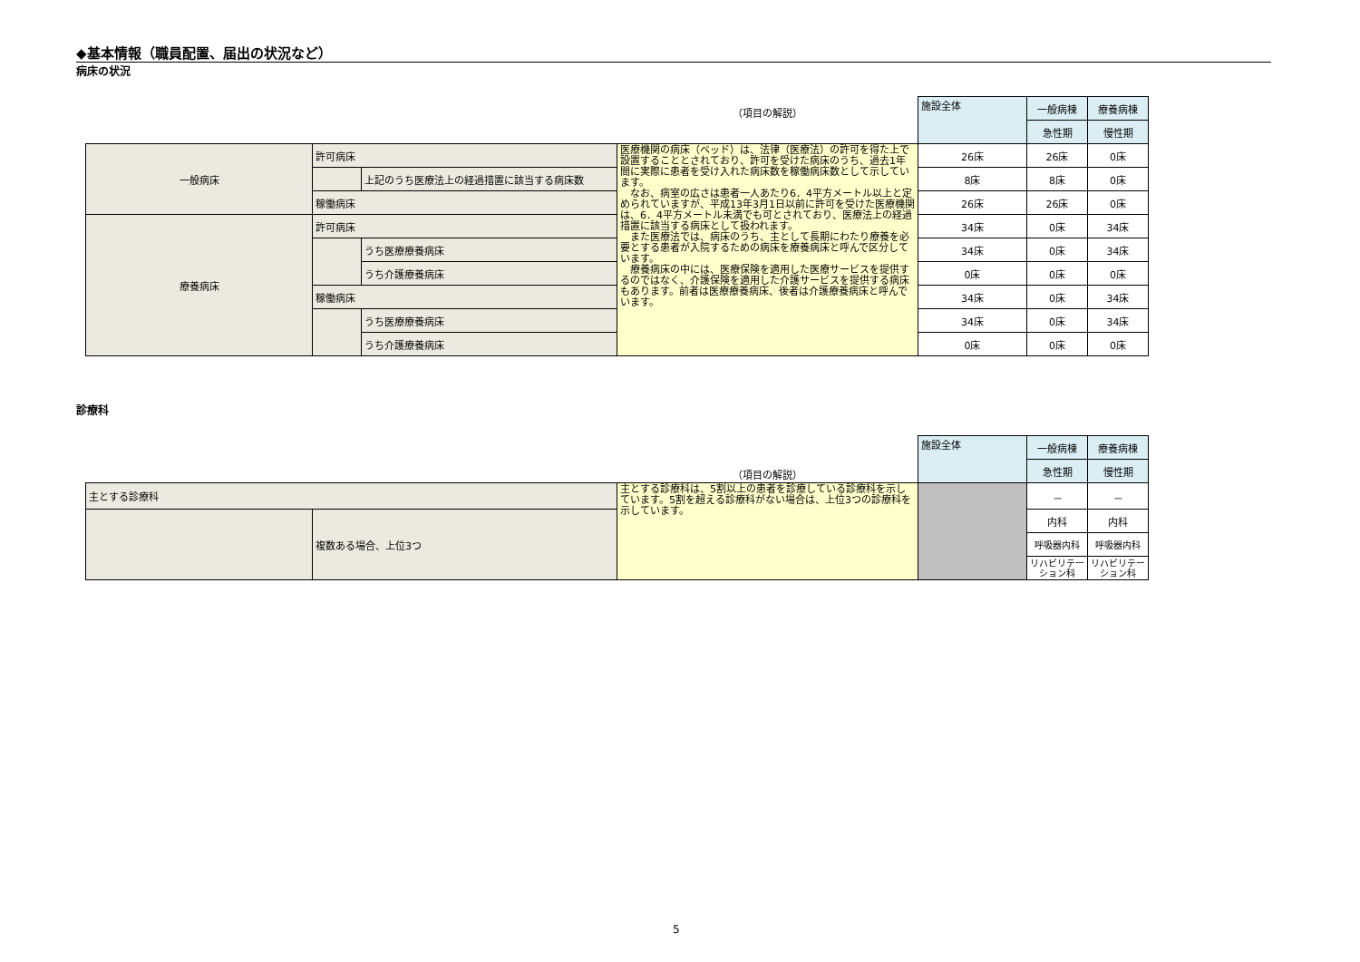◆基本情報（職員配置、届出の状況など）
病床の状況
| | | | （項目の解説） | 施設全体 | 一般病棟 | 療養病棟 | | | |
| | | | | | | | | 急性期 | 慢性期 |
| 一般病床 | 許可病床 | | 医療機関の病床（ベッド）は、法律（医療法）の許可を得た上で設置することとされており、許可を受けた病床のうち、過去1年間に実際に患者を受け入れた病床数を稼働病床数として示しています。 なお、病室の広さは患者一人あたり6．4平方メートル以上と定められていますが、平成13年3月1日以前に許可を受けた医療機関は、6．4平方メートル未満でも可とされており、医療法上の経過措置に該当する病床として扱われます。 また医療法では、病床のうち、主として長期にわたり療養を必要とする患者が入院するための病床を療養病床と呼んで区分しています。 療養病床の中には、医療保険を適用した医療サービスを提供するのではなく、介護保険を適用した介護サービスを提供する病床もあります。前者は医療療養病床、後者は介護療養病床と呼んでいます。 | 26床 | 26床 | 0床 | | | |
| | | 上記のうち医療法上の経過措置に該当する病床数 | | 8床 | 8床 | 0床 | | | |
| | 稼働病床 | | | 26床 | 26床 | 0床 | | | |
| 療養病床 | 許可病床 | | | 34床 | 0床 | 34床 | | | |
| | | うち医療療養病床 | | 34床 | 0床 | 34床 | | | |
| | | うち介護療養病床 | | 0床 | 0床 | 0床 | | | |
| | 稼働病床 | | | 34床 | 0床 | 34床 | | | |
| | | うち医療療養病床 | | 34床 | 0床 | 34床 | | | |
| | | うち介護療養病床 | | 0床 | 0床 | 0床 | | | |
診療科
| | | （項目の解説） | 施設全体 | 一般病棟 | 療養病棟 |
| | | | | 急性期 | 慢性期 |
| 主とする診療科 | | 主とする診療科は、5割以上の患者を診療している診療科を示しています。5割を超える診療科がない場合は、上位3つの診療科を示しています。 | | － | － |
| | 複数ある場合、上位3つ | | | 内科 | 内科 |
| | | | | 呼吸器内科 | 呼吸器内科 |
| | | | | リハビリテーション科 | リハビリテーション科 |
5